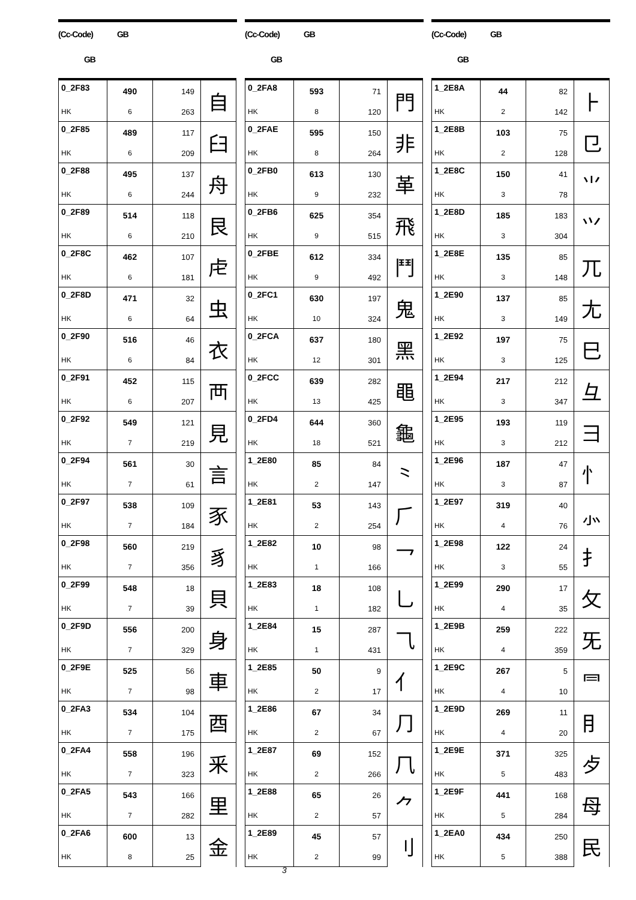(Cc-Code) GB
GB
| 0_2F83 | 490 | 149 | 自 |
| HK | 6 | 263 | |
| 0_2F85 | 489 | 117 | 臼 |
| HK | 6 | 209 | |
| 0_2F88 | 495 | 137 | 舟 |
| HK | 6 | 244 | |
| 0_2F89 | 514 | 118 | 艮 |
| HK | 6 | 210 | |
| 0_2F8C | 462 | 107 | 虍 |
| HK | 6 | 181 | |
| 0_2F8D | 471 | 32 | 虫 |
| HK | 6 | 64 | |
| 0_2F90 | 516 | 46 | 衣 |
| HK | 6 | 84 | |
| 0_2F91 | 452 | 115 | 襾 |
| HK | 6 | 207 | |
| 0_2F92 | 549 | 121 | 見 |
| HK | 7 | 219 | |
| 0_2F94 | 561 | 30 | 言 |
| HK | 7 | 61 | |
| 0_2F97 | 538 | 109 | 豕 |
| HK | 7 | 184 | |
| 0_2F98 | 560 | 219 | 豸 |
| HK | 7 | 356 | |
| 0_2F99 | 548 | 18 | 貝 |
| HK | 7 | 39 | |
| 0_2F9D | 556 | 200 | 身 |
| HK | 7 | 329 | |
| 0_2F9E | 525 | 56 | 車 |
| HK | 7 | 98 | |
| 0_2FA3 | 534 | 104 | 酉 |
| HK | 7 | 175 | |
| 0_2FA4 | 558 | 196 | 釆 |
| HK | 7 | 323 | |
| 0_2FA5 | 543 | 166 | 里 |
| HK | 7 | 282 | |
| 0_2FA6 | 600 | 13 | 金 |
| HK | 8 | 25 | |
(Cc-Code) GB
GB
| 0_2FA8 | 593 | 71 | 門 |
| HK | 8 | 120 | |
| 0_2FAE | 595 | 150 | 非 |
| HK | 8 | 264 | |
| 0_2FB0 | 613 | 130 | 革 |
| HK | 9 | 232 | |
| 0_2FB6 | 625 | 354 | 飛 |
| HK | 9 | 515 | |
| 0_2FBE | 612 | 334 | 鬥 |
| HK | 9 | 492 | |
| 0_2FC1 | 630 | 197 | 鬼 |
| HK | 10 | 324 | |
| 0_2FCA | 637 | 180 | 黑 |
| HK | 12 | 301 | |
| 0_2FCC | 639 | 282 | 黽 |
| HK | 13 | 425 | |
| 0_2FD4 | 644 | 360 | 龜 |
| HK | 18 | 521 | |
| 1_2E80 | 85 | 84 | ⺀ |
| HK | 2 | 147 | |
| 1_2E81 | 53 | 143 | ⺁ |
| HK | 2 | 254 | |
| 1_2E82 | 10 | 98 | ⺂ |
| HK | 1 | 166 | |
| 1_2E83 | 18 | 108 | ⺃ |
| HK | 1 | 182 | |
| 1_2E84 | 15 | 287 | ⺄ |
| HK | 1 | 431 | |
| 1_2E85 | 50 | 9 | ⺅ |
| HK | 2 | 17 | |
| 1_2E86 | 67 | 34 | ⺆ |
| HK | 2 | 67 | |
| 1_2E87 | 69 | 152 | ⺇ |
| HK | 2 | 266 | |
| 1_2E88 | 65 | 26 | ⺈ |
| HK | 2 | 57 | |
| 1_2E89 | 45 | 57 | ⺉ |
| HK | 2 | 99 | |
(Cc-Code) GB
GB
| 1_2E8A | 44 | 82 | ⺊ |
| HK | 2 | 142 | |
| 1_2E8B | 103 | 75 | ⺋ |
| HK | 2 | 128 | |
| 1_2E8C | 150 | 41 | ⺌ |
| HK | 3 | 78 | |
| 1_2E8D | 185 | 183 | ⺍ |
| HK | 3 | 304 | |
| 1_2E8E | 135 | 85 | ⺎ |
| HK | 3 | 148 | |
| 1_2E90 | 137 | 85 | ⺐ |
| HK | 3 | 149 | |
| 1_2E92 | 197 | 75 | ⺒ |
| HK | 3 | 125 | |
| 1_2E94 | 217 | 212 | ⺔ |
| HK | 3 | 347 | |
| 1_2E95 | 193 | 119 | ⺕ |
| HK | 3 | 212 | |
| 1_2E96 | 187 | 47 | ⺖ |
| HK | 3 | 87 | |
| 1_2E97 | 319 | 40 | ⺗ |
| HK | 4 | 76 | |
| 1_2E98 | 122 | 24 | ⺘ |
| HK | 3 | 55 | |
| 1_2E99 | 290 | 17 | ⺙ |
| HK | 4 | 35 | |
| 1_2E9B | 259 | 222 | ⺛ |
| HK | 4 | 359 | |
| 1_2E9C | 267 | 5 | ⺜ |
| HK | 4 | 10 | |
| 1_2E9D | 269 | 11 | ⺝ |
| HK | 4 | 20 | |
| 1_2E9E | 371 | 325 | ⺞ |
| HK | 5 | 483 | |
| 1_2E9F | 441 | 168 | ⺟ |
| HK | 5 | 284 | |
| 1_2EA0 | 434 | 250 | ⺠ |
| HK | 5 | 388 | |
3